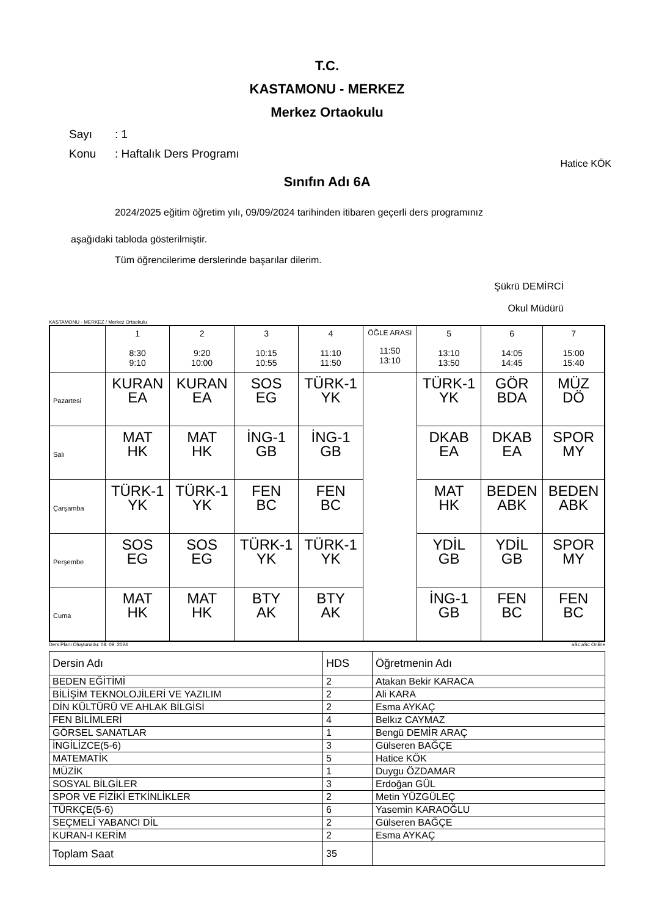T.C.
KASTAMONU - MERKEZ
Merkez Ortaokulu
Sayı: 1
Konu: Haftalık Ders Programı
Hatice KÖK
Sınıfın Adı 6A
2024/2025 eğitim öğretim yılı, 09/09/2024 tarihinden itibaren geçerli ders programınız
aşağıdaki tabloda gösterilmiştir.
Tüm öğrencilerime derslerinde başarılar dilerim.
Şükrü DEMİRCİ
Okul Müdürü
KASTAMONU - MERKEZ / Merkez Ortaokulu
| | 1 8:30 9:10 | 2 9:20 10:00 | 3 10:15 10:55 | 4 11:10 11:50 | ÖĞLE ARASI 11:50 13:10 | 5 13:10 13:50 | 6 14:05 14:45 | 7 15:00 15:40 |
| --- | --- | --- | --- | --- | --- | --- | --- | --- |
| Pazartesi | KURAN EA | KURAN EA | SOS EG | TÜRK-1 YK | | TÜRK-1 YK | GÖR BDA | MÜZ DÖ |
| Salı | MAT HK | MAT HK | İNG-1 GB | İNG-1 GB | | DKAB EA | DKAB EA | SPOR MY |
| Çarşamba | TÜRK-1 YK | TÜRK-1 YK | FEN BC | FEN BC | | MAT HK | BEDEN ABK | BEDEN ABK |
| Perşembe | SOS EG | SOS EG | TÜRK-1 YK | TÜRK-1 YK | | YDİL GB | YDİL GB | SPOR MY |
| Cuma | MAT HK | MAT HK | BTY AK | BTY AK | | İNG-1 GB | FEN BC | FEN BC |
Ders Planı Oluşturuldu: 08. 09. 2024 aSc aSc Online
| Dersin Adı | HDS | Öğretmenin Adı |
| --- | --- | --- |
| BEDEN EĞİTİMİ | 2 | Atakan Bekir KARACA |
| BİLİŞİM TEKNOLOJİLERİ VE YAZILIM | 2 | Ali KARA |
| DİN KÜLTÜRÜ VE AHLAK BİLGİSİ | 2 | Esma AYKAÇ |
| FEN BİLİMLERİ | 4 | Belkız CAYMAZ |
| GÖRSEL SANATLAR | 1 | Bengü DEMİR ARAÇ |
| İNGİLİZCE(5-6) | 3 | Gülseren BAĞÇE |
| MATEMATİK | 5 | Hatice KÖK |
| MÜZİK | 1 | Duygu ÖZDAMAR |
| SOSYAL BİLGİLER | 3 | Erdoğan GÜL |
| SPOR VE FİZİKİ ETKİNLİKLER | 2 | Metin YÜZGÜLEÇ |
| TÜRKÇE(5-6) | 6 | Yasemin KARAOĞLU |
| SEÇMELİ YABANCI DİL | 2 | Gülseren BAĞÇE |
| KURAN-I KERİM | 2 | Esma AYKAÇ |
| Toplam Saat | 35 | |